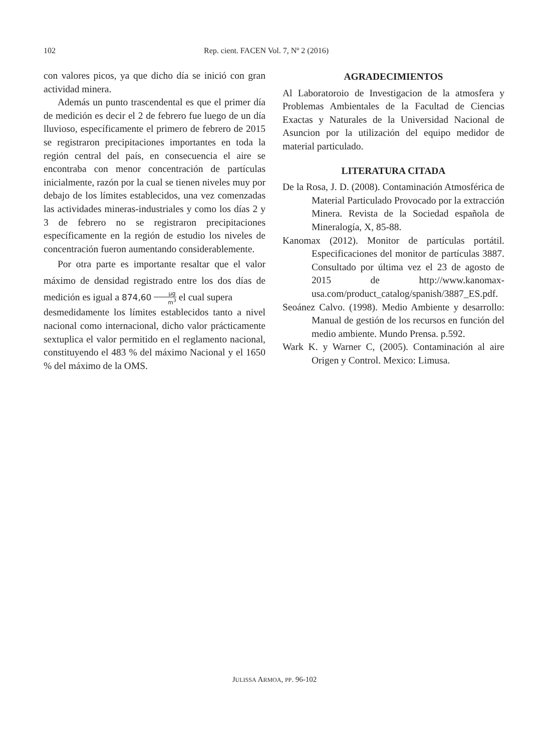102 Rep. cient. FACEN Vol. 7, Nº 2 (2016)
con valores picos, ya que dicho día se inició con gran actividad minera.
Además un punto trascendental es que el primer día de medición es decir el 2 de febrero fue luego de un día lluvioso, específicamente el primero de febrero de 2015 se registraron precipitaciones importantes en toda la región central del país, en consecuencia el aire se encontraba con menor concentración de partículas inicialmente, razón por la cual se tienen niveles muy por debajo de los límites establecidos, una vez comenzadas las actividades mineras-industriales y como los días 2 y 3 de febrero no se registraron precipitaciones específicamente en la región de estudio los niveles de concentración fueron aumentando considerablemente.
Por otra parte es importante resaltar que el valor máximo de densidad registrado entre los dos días de medición es igual a 874,60 μg m<sup>3</sup> el cual supera
desmedidamente los límites establecidos tanto a nivel nacional como internacional, dicho valor prácticamente sextuplica el valor permitido en el reglamento nacional, constituyendo el 483 % del máximo Nacional y el 1650 % del máximo de la OMS.
AGRADECIMIENTOS
Al Laboratoroio de Investigacion de la atmosfera y Problemas Ambientales de la Facultad de Ciencias Exactas y Naturales de la Universidad Nacional de Asuncion por la utilización del equipo medidor de material particulado.
LITERATURA CITADA
De la Rosa, J. D. (2008). Contaminación Atmosférica de Material Particulado Provocado por la extracción Minera. Revista de la Sociedad española de Mineralogía, X, 85-88.
Kanomax (2012). Monitor de partículas portátil. Especificaciones del monitor de partículas 3887. Consultado por última vez el 23 de agosto de 2015 de http://www.kanomax-usa.com/product_catalog/spanish/3887_ES.pdf.
Seoánez Calvo. (1998). Medio Ambiente y desarrollo: Manual de gestión de los recursos en función del medio ambiente. Mundo Prensa. p.592.
Wark K. y Warner C, (2005). Contaminación al aire Origen y Control. Mexico: Limusa.
JULISSA ARMOA, PP. 96-102